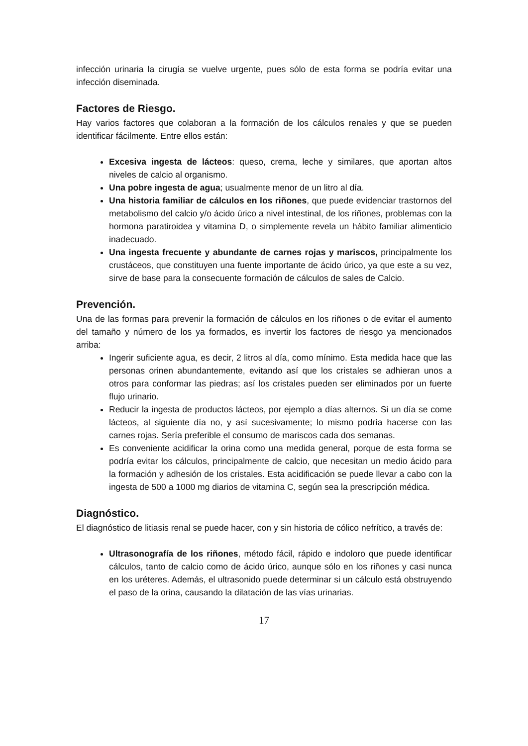infección urinaria la cirugía se vuelve urgente, pues sólo de esta forma se podría evitar una infección diseminada.
Factores de Riesgo.
Hay varios factores que colaboran a la formación de los cálculos renales y que se pueden identificar fácilmente. Entre ellos están:
Excesiva ingesta de lácteos: queso, crema, leche y similares, que aportan altos niveles de calcio al organismo.
Una pobre ingesta de agua; usualmente menor de un litro al día.
Una historia familiar de cálculos en los riñones, que puede evidenciar trastornos del metabolismo del calcio y/o ácido úrico a nivel intestinal, de los riñones, problemas con la hormona paratiroidea y vitamina D, o simplemente revela un hábito familiar alimenticio inadecuado.
Una ingesta frecuente y abundante de carnes rojas y mariscos, principalmente los crustáceos, que constituyen una fuente importante de ácido úrico, ya que este a su vez, sirve de base para la consecuente formación de cálculos de sales de Calcio.
Prevención.
Una de las formas para prevenir la formación de cálculos en los riñones o de evitar el aumento del tamaño y número de los ya formados, es invertir los factores de riesgo ya mencionados arriba:
Ingerir suficiente agua, es decir, 2 litros al día, como mínimo. Esta medida hace que las personas orinen abundantemente, evitando así que los cristales se adhieran unos a otros para conformar las piedras; así los cristales pueden ser eliminados por un fuerte flujo urinario.
Reducir la ingesta de productos lácteos, por ejemplo a días alternos. Si un día se come lácteos, al siguiente día no, y así sucesivamente; lo mismo podría hacerse con las carnes rojas. Sería preferible el consumo de mariscos cada dos semanas.
Es conveniente acidificar la orina como una medida general, porque de esta forma se podría evitar los cálculos, principalmente de calcio, que necesitan un medio ácido para la formación y adhesión de los cristales. Esta acidificación se puede llevar a cabo con la ingesta de 500 a 1000 mg diarios de vitamina C, según sea la prescripción médica.
Diagnóstico.
El diagnóstico de litiasis renal se puede hacer, con y sin historia de cólico nefrítico, a través de:
Ultrasonografía de los riñones, método fácil, rápido e indoloro que puede identificar cálculos, tanto de calcio como de ácido úrico, aunque sólo en los riñones y casi nunca en los uréteres. Además, el ultrasonido puede determinar si un cálculo está obstruyendo el paso de la orina, causando la dilatación de las vías urinarias.
17